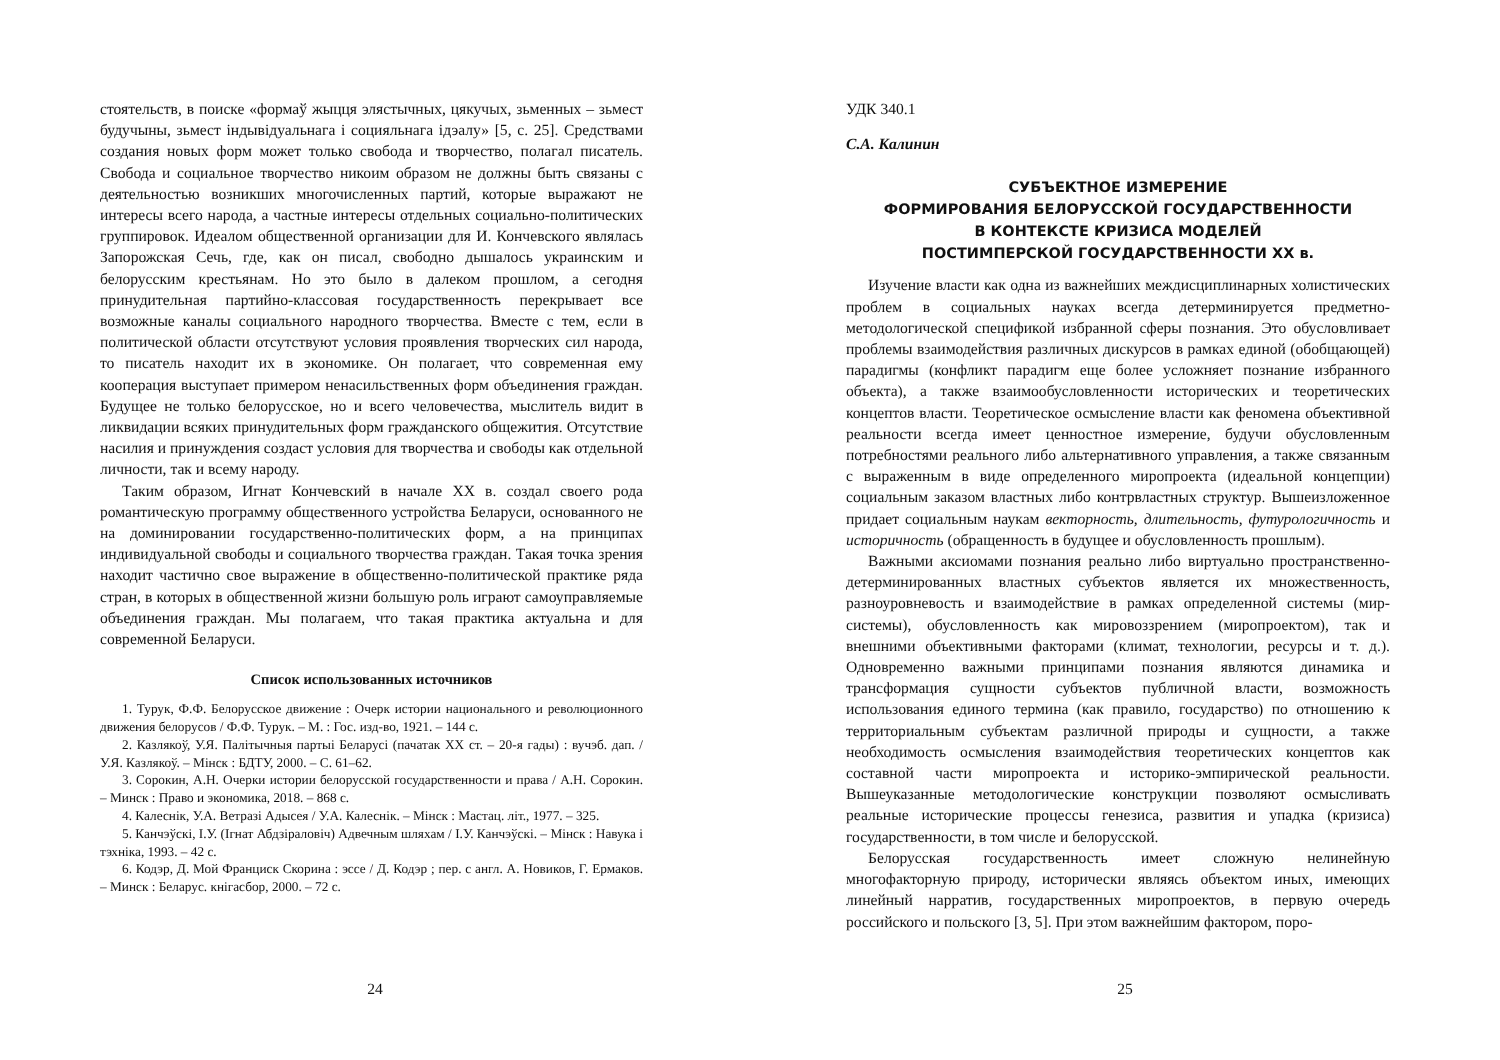стоятельств, в поиске «формаў жыцця элястычных, цякучых, зьменных – зьмест будучыны, зьмест індывідуальнага і социяльнага ідэалу» [5, с. 25]. Средствами создания новых форм может только свобода и творчество, полагал писатель. Свобода и социальное творчество никоим образом не должны быть связаны с деятельностью возникших многочисленных партий, которые выражают не интересы всего народа, а частные интересы отдельных социально-политических группировок. Идеалом общественной организации для И. Кончевского являлась Запорожская Сечь, где, как он писал, свободно дышалось украинским и белорусским крестьянам. Но это было в далеком прошлом, а сегодня принудительная партийно-классовая государственность перекрывает все возможные каналы социального народного творчества. Вместе с тем, если в политической области отсутствуют условия проявления творческих сил народа, то писатель находит их в экономике. Он полагает, что современная ему кооперация выступает примером ненасильственных форм объединения граждан. Будущее не только белорусское, но и всего человечества, мыслитель видит в ликвидации всяких принудительных форм гражданского общежития. Отсутствие насилия и принуждения создаст условия для творчества и свободы как отдельной личности, так и всему народу.
Таким образом, Игнат Кончевский в начале XX в. создал своего рода романтическую программу общественного устройства Беларуси, основанного не на доминировании государственно-политических форм, а на принципах индивидуальной свободы и социального творчества граждан. Такая точка зрения находит частично свое выражение в общественно-политической практике ряда стран, в которых в общественной жизни большую роль играют самоуправляемые объединения граждан. Мы полагаем, что такая практика актуальна и для современной Беларуси.
Список использованных источников
1. Турук, Ф.Ф. Белорусское движение : Очерк истории национального и революционного движения белорусов / Ф.Ф. Турук. – М. : Гос. изд-во, 1921. – 144 с.
2. Казлякоў, У.Я. Палітычныя партыі Беларусі (пачатак XX ст. – 20-я гады) : вучэб. дап. / У.Я. Казлякоў. – Мінск : БДТУ, 2000. – С. 61–62.
3. Сорокин, А.Н. Очерки истории белорусской государственности и права / А.Н. Сорокин. – Минск : Право и экономика, 2018. – 868 с.
4. Калеснік, У.А. Ветразі Адысея / У.А. Калеснік. – Мінск : Мастац. літ., 1977. – 325.
5. Канчэўскі, І.У. (Ігнат Абдзіраловіч) Адвечным шляхам / І.У. Канчэўскі. – Мінск : Навука і тэхніка, 1993. – 42 с.
6. Кодэр, Д. Мой Франциск Скорина : эссе / Д. Кодэр ; пер. с англ. А. Новиков, Г. Ермаков. – Минск : Беларус. кнігасбор, 2000. – 72 с.
24
УДК 340.1
С.А. Калинин
СУБЪЕКТНОЕ ИЗМЕРЕНИЕ
ФОРМИРОВАНИЯ БЕЛОРУССКОЙ ГОСУДАРСТВЕННОСТИ
В КОНТЕКСТЕ КРИЗИСА МОДЕЛЕЙ
ПОСТИМПЕРСКОЙ ГОСУДАРСТВЕННОСТИ XX в.
Изучение власти как одна из важнейших междисциплинарных холистических проблем в социальных науках всегда детерминируется предметно-методологической спецификой избранной сферы познания. Это обусловливает проблемы взаимодействия различных дискурсов в рамках единой (обобщающей) парадигмы (конфликт парадигм еще более усложняет познание избранного объекта), а также взаимообусловленности исторических и теоретических концептов власти. Теоретическое осмысление власти как феномена объективной реальности всегда имеет ценностное измерение, будучи обусловленным потребностями реального либо альтернативного управления, а также связанным с выраженным в виде определенного миропроекта (идеальной концепции) социальным заказом властных либо контрвластных структур. Вышеизложенное придает социальным наукам векторность, длительность, футурологичность и историчность (обращенность в будущее и обусловленность прошлым).
Важными аксиомами познания реально либо виртуально пространственно-детерминированных властных субъектов является их множественность, разноуровневость и взаимодействие в рамках определенной системы (мир-системы), обусловленность как мировоззрением (миропроектом), так и внешними объективными факторами (климат, технологии, ресурсы и т. д.). Одновременно важными принципами познания являются динамика и трансформация сущности субъектов публичной власти, возможность использования единого термина (как правило, государство) по отношению к территориальным субъектам различной природы и сущности, а также необходимость осмысления взаимодействия теоретических концептов как составной части миропроекта и историко-эмпирической реальности. Вышеуказанные методологические конструкции позволяют осмысливать реальные исторические процессы генезиса, развития и упадка (кризиса) государственности, в том числе и белорусской.
Белорусская государственность имеет сложную нелинейную многофакторную природу, исторически являясь объектом иных, имеющих линейный нарратив, государственных миропроектов, в первую очередь российского и польского [3, 5]. При этом важнейшим фактором, поро-
25